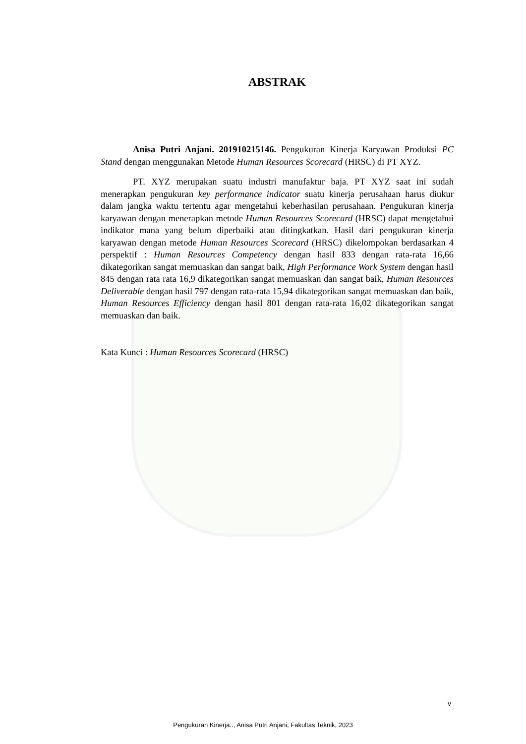ABSTRAK
Anisa Putri Anjani. 201910215146. Pengukuran Kinerja Karyawan Produksi PC Stand dengan menggunakan Metode Human Resources Scorecard (HRSC) di PT XYZ.
PT. XYZ merupakan suatu industri manufaktur baja. PT XYZ saat ini sudah menerapkan pengukuran key performance indicator suatu kinerja perusahaan harus diukur dalam jangka waktu tertentu agar mengetahui keberhasilan perusahaan. Pengukuran kinerja karyawan dengan menerapkan metode Human Resources Scorecard (HRSC) dapat mengetahui indikator mana yang belum diperbaiki atau ditingkatkan. Hasil dari pengukuran kinerja karyawan dengan metode Human Resources Scorecard (HRSC) dikelompokan berdasarkan 4 perspektif : Human Resources Competency dengan hasil 833 dengan rata-rata 16,66 dikategorikan sangat memuaskan dan sangat baik, High Performance Work System dengan hasil 845 dengan rata rata 16,9 dikategorikan sangat memuaskan dan sangat baik, Human Resources Deliverable dengan hasil 797 dengan rata-rata 15,94 dikategorikan sangat memuaskan dan baik, Human Resources Efficiency dengan hasil 801 dengan rata-rata 16,02 dikategorikan sangat memuaskan dan baik.
Kata Kunci : Human Resources Scorecard (HRSC)
v
Pengukuran Kinerja.., Anisa Putri Anjani, Fakultas Teknik, 2023